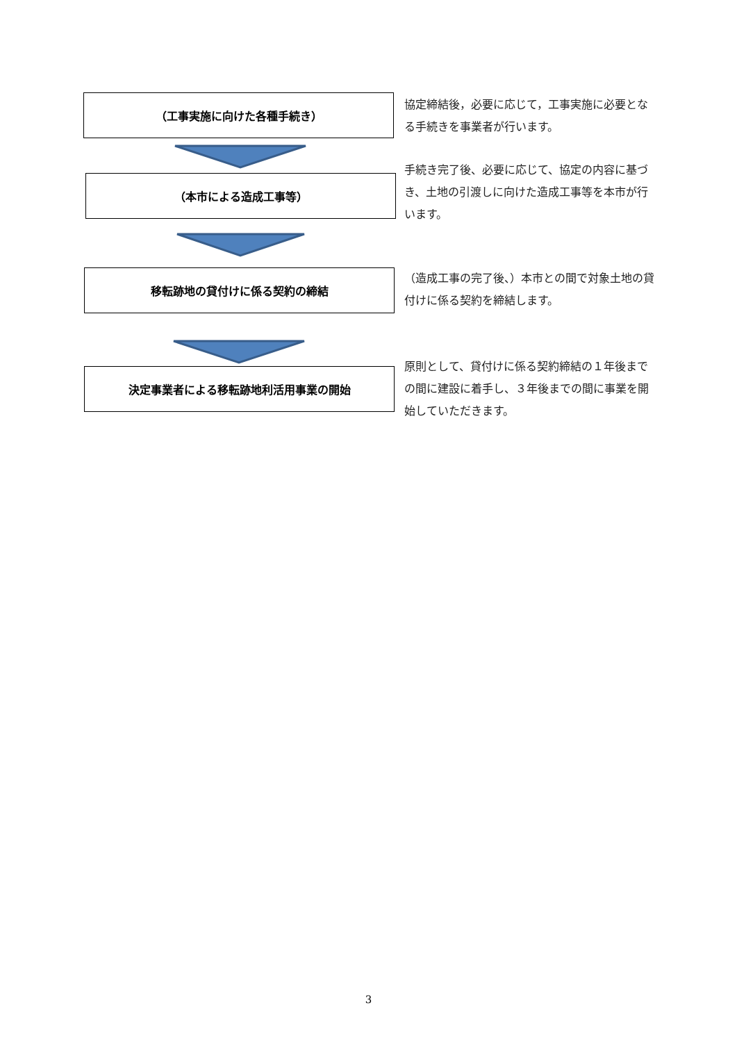（工事実施に向けた各種手続き）
協定締結後，必要に応じて，工事実施に必要となる手続きを事業者が行います。
（本市による造成工事等）
手続き完了後、必要に応じて、協定の内容に基づき、土地の引渡しに向けた造成工事等を本市が行います。
移転跡地の貸付けに係る契約の締結
（造成工事の完了後、）本市との間で対象土地の貸付けに係る契約を締結します。
決定事業者による移転跡地利活用事業の開始
原則として、貸付けに係る契約締結の１年後までの間に建設に着手し、３年後までの間に事業を開始していただきます。
3